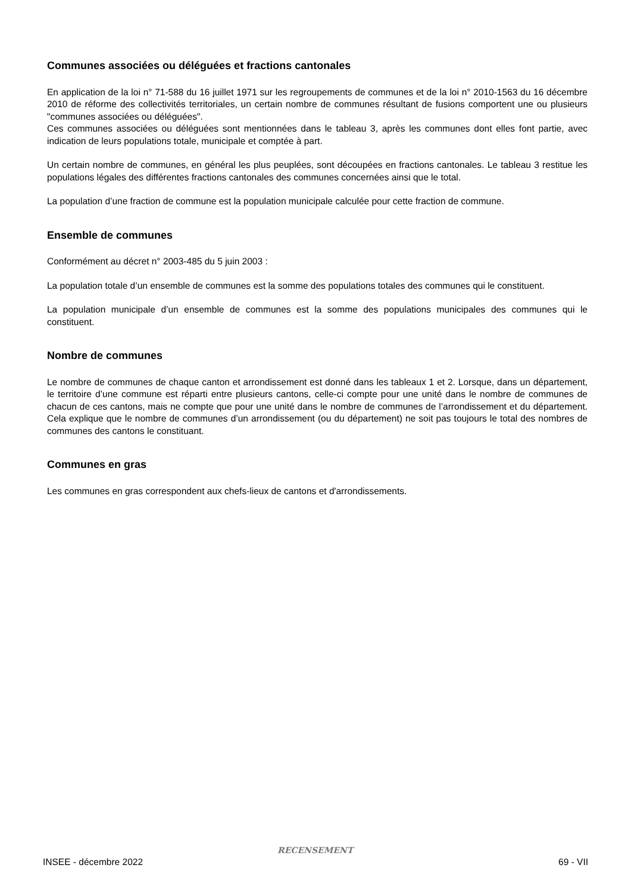Communes associées ou déléguées et fractions cantonales
En application de la loi n° 71-588 du 16 juillet 1971 sur les regroupements de communes et de la loi n° 2010-1563 du 16 décembre 2010 de réforme des collectivités territoriales, un certain nombre de communes résultant de fusions comportent une ou plusieurs "communes associées ou déléguées".
Ces communes associées ou déléguées sont mentionnées dans le tableau 3, après les communes dont elles font partie, avec indication de leurs populations totale, municipale et comptée à part.
Un certain nombre de communes, en général les plus peuplées, sont découpées en fractions cantonales. Le tableau 3 restitue les populations légales des différentes fractions cantonales des communes concernées ainsi que le total.
La population d’une fraction de commune est la population municipale calculée pour cette fraction de commune.
Ensemble de communes
Conformément au décret n° 2003-485 du 5 juin 2003 :
La population totale d’un ensemble de communes est la somme des populations totales des communes qui le constituent.
La population municipale d’un ensemble de communes est la somme des populations municipales des communes qui le constituent.
Nombre de communes
Le nombre de communes de chaque canton et arrondissement est donné dans les tableaux 1 et 2. Lorsque, dans un département, le territoire d’une commune est réparti entre plusieurs cantons, celle-ci compte pour une unité dans le nombre de communes de chacun de ces cantons, mais ne compte que pour une unité dans le nombre de communes de l’arrondissement et du département. Cela explique que le nombre de communes d’un arrondissement (ou du département) ne soit pas toujours le total des nombres de communes des cantons le constituant.
Communes en gras
Les communes en gras correspondent aux chefs-lieux de cantons et d'arrondissements.
RECENSEMENT
INSEE - décembre 2022 69 - VII